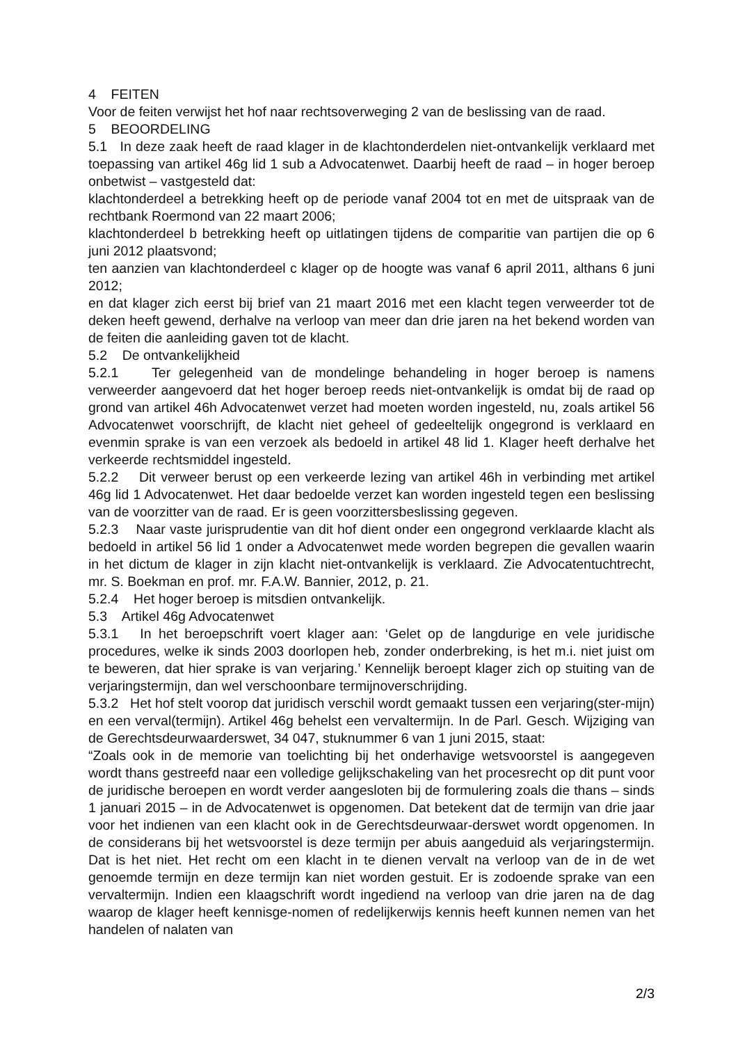4 FEITEN
Voor de feiten verwijst het hof naar rechtsoverweging 2 van de beslissing van de raad.
5 BEOORDELING
5.1 In deze zaak heeft de raad klager in de klachtonderdelen niet-ontvankelijk verklaard met toepassing van artikel 46g lid 1 sub a Advocatenwet. Daarbij heeft de raad – in hoger beroep onbetwist – vastgesteld dat:
klachtonderdeel a betrekking heeft op de periode vanaf 2004 tot en met de uitspraak van de rechtbank Roermond van 22 maart 2006;
klachtonderdeel b betrekking heeft op uitlatingen tijdens de comparitie van partijen die op 6 juni 2012 plaatsvond;
ten aanzien van klachtonderdeel c klager op de hoogte was vanaf 6 april 2011, althans 6 juni 2012;
en dat klager zich eerst bij brief van 21 maart 2016 met een klacht tegen verweerder tot de deken heeft gewend, derhalve na verloop van meer dan drie jaren na het bekend worden van de feiten die aanleiding gaven tot de klacht.
5.2 De ontvankelijkheid
5.2.1 Ter gelegenheid van de mondelinge behandeling in hoger beroep is namens verweerder aangevoerd dat het hoger beroep reeds niet-ontvankelijk is omdat bij de raad op grond van artikel 46h Advocatenwet verzet had moeten worden ingesteld, nu, zoals artikel 56 Advocatenwet voorschrijft, de klacht niet geheel of gedeeltelijk ongegrond is verklaard en evenmin sprake is van een verzoek als bedoeld in artikel 48 lid 1. Klager heeft derhalve het verkeerde rechtsmiddel ingesteld.
5.2.2 Dit verweer berust op een verkeerde lezing van artikel 46h in verbinding met artikel 46g lid 1 Advocatenwet. Het daar bedoelde verzet kan worden ingesteld tegen een beslissing van de voorzitter van de raad. Er is geen voorzittersbeslissing gegeven.
5.2.3 Naar vaste jurisprudentie van dit hof dient onder een ongegrond verklaarde klacht als bedoeld in artikel 56 lid 1 onder a Advocatenwet mede worden begrepen die gevallen waarin in het dictum de klager in zijn klacht niet-ontvankelijk is verklaard. Zie Advocatentuchtrecht, mr. S. Boekman en prof. mr. F.A.W. Bannier, 2012, p. 21.
5.2.4 Het hoger beroep is mitsdien ontvankelijk.
5.3 Artikel 46g Advocatenwet
5.3.1 In het beroepschrift voert klager aan: ‘Gelet op de langdurige en vele juridische procedures, welke ik sinds 2003 doorlopen heb, zonder onderbreking, is het m.i. niet juist om te beweren, dat hier sprake is van verjaring.’ Kennelijk beroept klager zich op stuiting van de verjaringstermijn, dan wel verschoonbare termijnoverschrijding.
5.3.2 Het hof stelt voorop dat juridisch verschil wordt gemaakt tussen een verjaring(ster-mijn) en een verval(termijn). Artikel 46g behelst een vervaltermijn. In de Parl. Gesch. Wijziging van de Gerechtsdeurwaarderswet, 34 047, stuknummer 6 van 1 juni 2015, staat:
“Zoals ook in de memorie van toelichting bij het onderhavige wetsvoorstel is aangegeven wordt thans gestreefd naar een volledige gelijkschakeling van het procesrecht op dit punt voor de juridische beroepen en wordt verder aangesloten bij de formulering zoals die thans – sinds 1 januari 2015 – in de Advocatenwet is opgenomen. Dat betekent dat de termijn van drie jaar voor het indienen van een klacht ook in de Gerechtsdeurwaar-derswet wordt opgenomen. In de considerans bij het wetsvoorstel is deze termijn per abuis aangeduid als verjaringstermijn. Dat is het niet. Het recht om een klacht in te dienen vervalt na verloop van de in de wet genoemde termijn en deze termijn kan niet worden gestuit. Er is zodoende sprake van een vervaltermijn. Indien een klaagschrift wordt ingediend na verloop van drie jaren na de dag waarop de klager heeft kennisge-nomen of redelijkerwijs kennis heeft kunnen nemen van het handelen of nalaten van
2/3